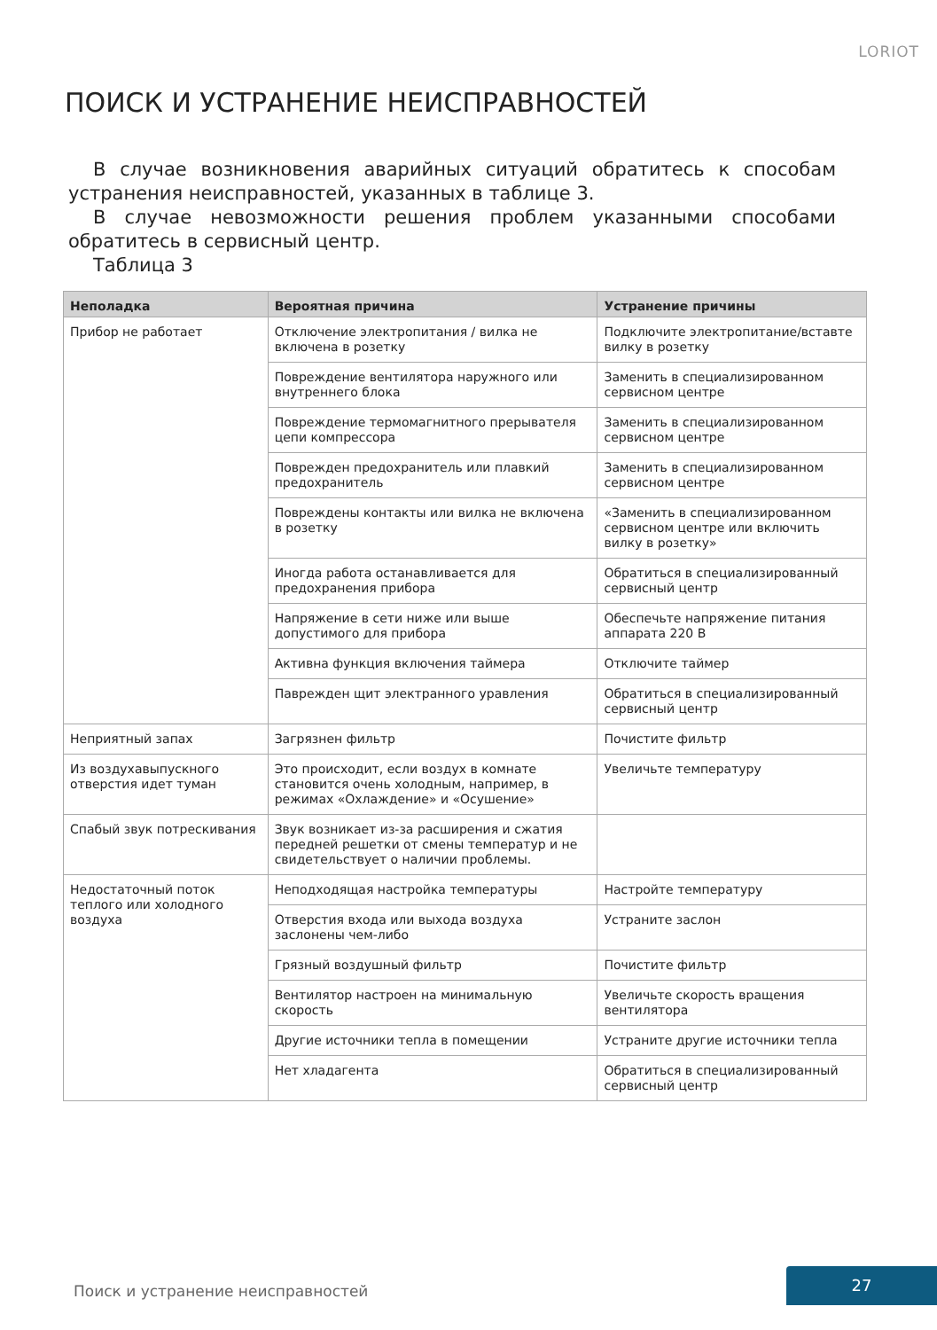LORIOT
ПОИСК И УСТРАНЕНИЕ НЕИСПРАВНОСТЕЙ
В случае возникновения аварийных ситуаций обратитесь к способам устранения неисправностей, указанных в таблице 3.
В случае невозможности решения проблем указанными способами обратитесь в сервисный центр.
Таблица 3
| Неполадка | Вероятная причина | Устранение причины |
| --- | --- | --- |
| Прибор не работает | Отключение электропитания / вилка не включена в розетку | Подключите электропитание/вставте вилку в розетку |
| | Повреждение вентилятора наружного или внутреннего блока | Заменить в специализированном сервисном центре |
| | Повреждение термомагнитного прерывателя цепи компрессора | Заменить в специализированном сервисном центре |
| | Поврежден предохранитель или плавкий предохранитель | Заменить в специализированном сервисном центре |
| | Повреждены контакты или вилка не включена в розетку | «Заменить в специализированном сервисном центре или включить вилку в розетку» |
| | Иногда работа останавливается для предохранения прибора | Обратиться в специализированный сервисный центр |
| | Напряжение в сети ниже или выше допустимого для прибора | Обеспечьте напряжение питания аппарата 220 В |
| | Активна функция включения таймера | Отключите таймер |
| | Паврежден щит электранного урав­ления | Обратиться в специализированный сервисный центр |
| Неприятный запах | Загрязнен фильтр | Почистите фильтр |
| Из воздухавыпускного отверстия идет туман | Это происходит, если воздух в комнате становится очень холодным, например, в режимах «Охлаждение» и «Осушение» | Увеличьте температуру |
| Спабый звук потрескивания | Звук возникает из-за расширения и сжатия передней решетки от смены температур и не свидетельствует о наличии проблемы. | |
| Недостаточный поток теплого или холодного воздуха | Неподходящая настройка температуры | Настройте температуру |
| | Отверстия входа или выхода воздуха заслонены чем-либо | Устраните заслон |
| | Грязный воздушный фильтр | Почистите фильтр |
| | Вентилятор настроен на минимальную скорость | Увеличьте скорость вращения вентилятора |
| | Другие источники тепла в помещении | Устраните другие источники тепла |
| | Нет хладагента | Обратиться в специализированный сервисный центр |
Поиск и устранение неисправностей
27